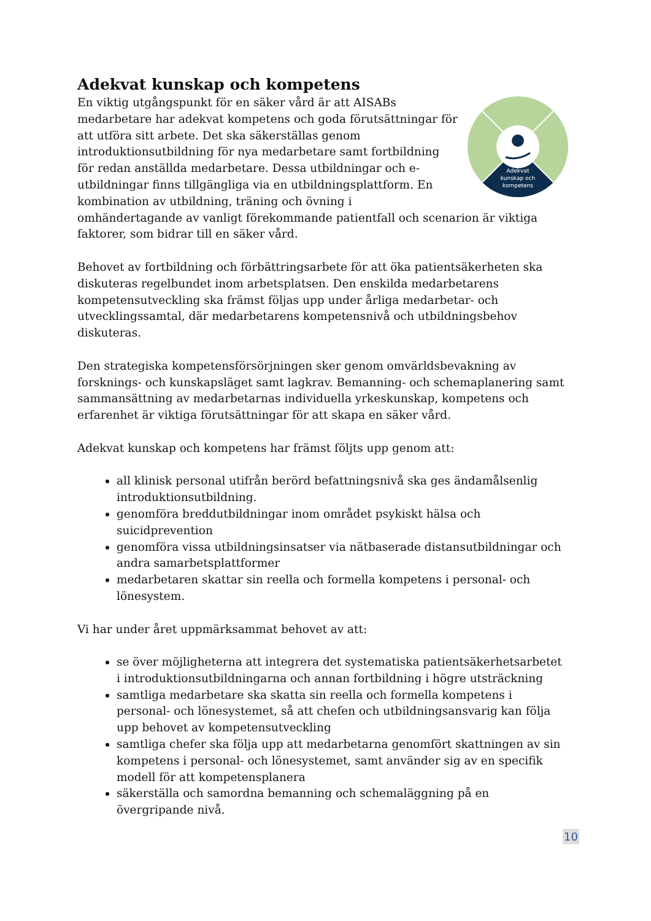Adekvat kunskap och kompetens
Adekvat
kunskap och
kompetens
En viktig utgångspunkt för en säker vård är att AISABs medarbetare har adekvat kompetens och goda förutsättningar för att utföra sitt arbete. Det ska säkerställas genom introduktionsutbildning för nya medarbetare samt fortbildning för redan anställda medarbetare. Dessa utbildningar och e-utbildningar finns tillgängliga via en utbildningsplattform. En kombination av utbildning, träning och övning i omhändertagande av vanligt förekommande patientfall och scenarion är viktiga faktorer, som bidrar till en säker vård.
Behovet av fortbildning och förbättringsarbete för att öka patientsäkerheten ska diskuteras regelbundet inom arbetsplatsen. Den enskilda medarbetarens kompetensutveckling ska främst följas upp under årliga medarbetar- och utvecklingssamtal, där medarbetarens kompetensnivå och utbildningsbehov diskuteras.
Den strategiska kompetensförsörjningen sker genom omvärldsbevakning av forsknings- och kunskapsläget samt lagkrav. Bemanning- och schemaplanering samt sammansättning av medarbetarnas individuella yrkeskunskap, kompetens och erfarenhet är viktiga förutsättningar för att skapa en säker vård.
Adekvat kunskap och kompetens har främst följts upp genom att:
all klinisk personal utifrån berörd befattningsnivå ska ges ändamålsenlig introduktionsutbildning.
genomföra breddutbildningar inom området psykiskt hälsa och suicidprevention
genomföra vissa utbildningsinsatser via nätbaserade distansutbildningar och andra samarbetsplattformer
medarbetaren skattar sin reella och formella kompetens i personal- och lönesystem.
Vi har under året uppmärksammat behovet av att:
se över möjligheterna att integrera det systematiska patientsäkerhetsarbetet i introduktionsutbildningarna och annan fortbildning i högre utsträckning
samtliga medarbetare ska skatta sin reella och formella kompetens i personal- och lönesystemet, så att chefen och utbildningsansvarig kan följa upp behovet av kompetensutveckling
samtliga chefer ska följa upp att medarbetarna genomfört skattningen av sin kompetens i personal- och lönesystemet, samt använder sig av en specifik modell för att kompetensplanera
säkerställa och samordna bemanning och schemaläggning på en övergripande nivå.
10